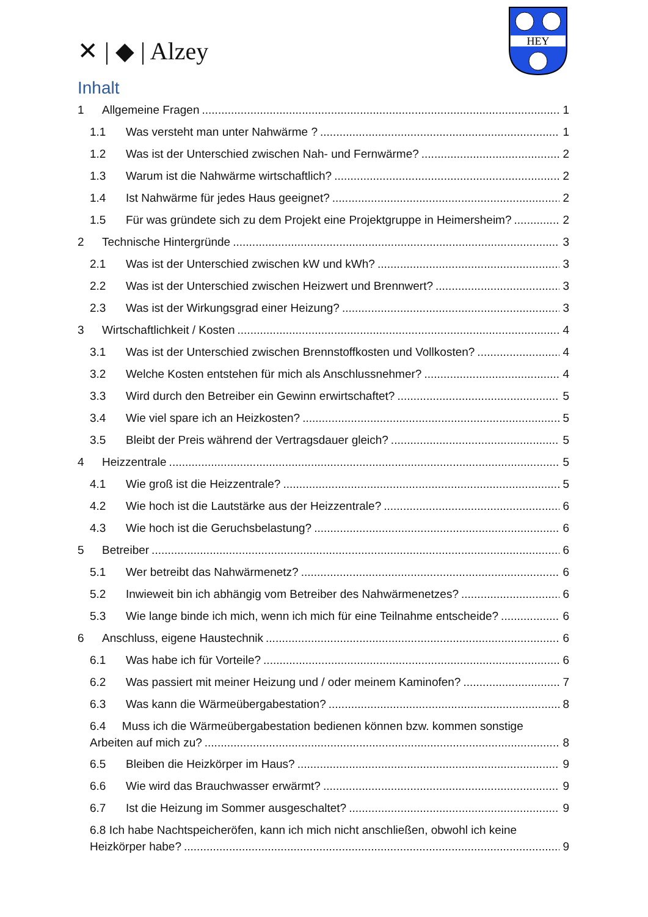✕ | ◆ | Alzey
HEY
Inhalt
1 Allgemeine Fragen 1
1.1 Was versteht man unter Nahwärme ? 1
1.2 Was ist der Unterschied zwischen Nah- und Fernwärme? 2
1.3 Warum ist die Nahwärme wirtschaftlich? 2
1.4 Ist Nahwärme für jedes Haus geeignet? 2
1.5 Für was gründete sich zu dem Projekt eine Projektgruppe in Heimersheim? 2
2 Technische Hintergründe 3
2.1 Was ist der Unterschied zwischen kW und kWh? 3
2.2 Was ist der Unterschied zwischen Heizwert und Brennwert? 3
2.3 Was ist der Wirkungsgrad einer Heizung? 3
3 Wirtschaftlichkeit / Kosten 4
3.1 Was ist der Unterschied zwischen Brennstoffkosten und Vollkosten? 4
3.2 Welche Kosten entstehen für mich als Anschlussnehmer? 4
3.3 Wird durch den Betreiber ein Gewinn erwirtschaftet? 5
3.4 Wie viel spare ich an Heizkosten? 5
3.5 Bleibt der Preis während der Vertragsdauer gleich? 5
4 Heizzentrale 5
4.1 Wie groß ist die Heizzentrale? 5
4.2 Wie hoch ist die Lautstärke aus der Heizzentrale? 6
4.3 Wie hoch ist die Geruchsbelastung? 6
5 Betreiber 6
5.1 Wer betreibt das Nahwärmenetz? 6
5.2 Inwieweit bin ich abhängig vom Betreiber des Nahwärmenetzes? 6
5.3 Wie lange binde ich mich, wenn ich mich für eine Teilnahme entscheide? 6
6 Anschluss, eigene Haustechnik 6
6.1 Was habe ich für Vorteile? 6
6.2 Was passiert mit meiner Heizung und / oder meinem Kaminofen? 7
6.3 Was kann die Wärmeübergabestation? 8
6.4 Muss ich die Wärmeübergabestation bedienen können bzw. kommen sonstige
Arbeiten auf mich zu? 8
6.5 Bleiben die Heizkörper im Haus? 9
6.6 Wie wird das Brauchwasser erwärmt? 9
6.7 Ist die Heizung im Sommer ausgeschaltet? 9
6.8 Ich habe Nachtspeicheröfen, kann ich mich nicht anschließen, obwohl ich keine
Heizkörper habe? 9